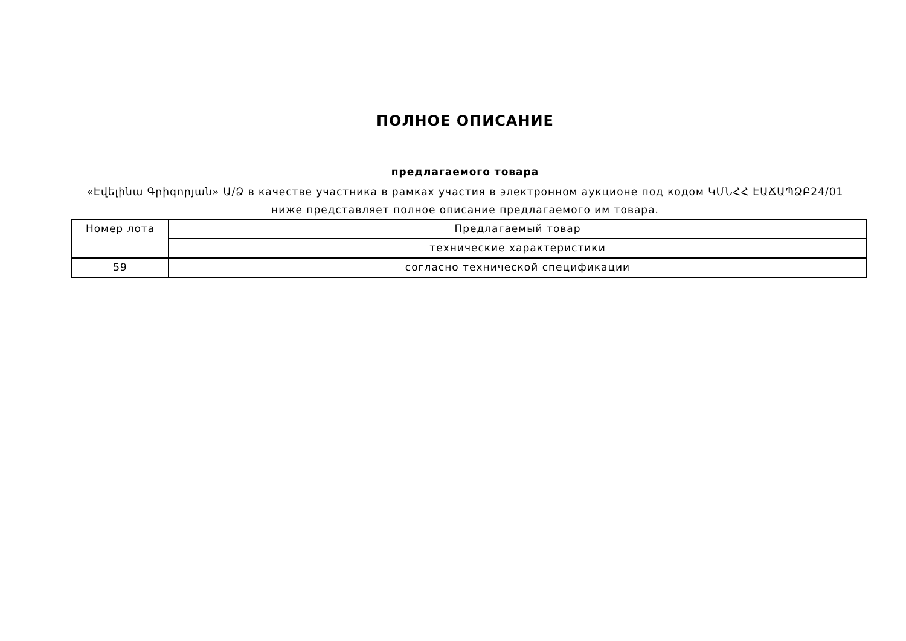ПОЛНОЕ ОПИСАНИЕ
предлагаемого товара
«Էվելինա Գրիգորյան» Ա/Ձ в качестве участника в рамках участия в электронном аукционе под кодом ԿՄՆՀՀ ԷԱՃԱՊՁԲ24/01
ниже представляет полное описание предлагаемого им товара.
| Номер лота | Предлагаемый товар |
| | технические характеристики |
| 59 | согласно технической спецификации |